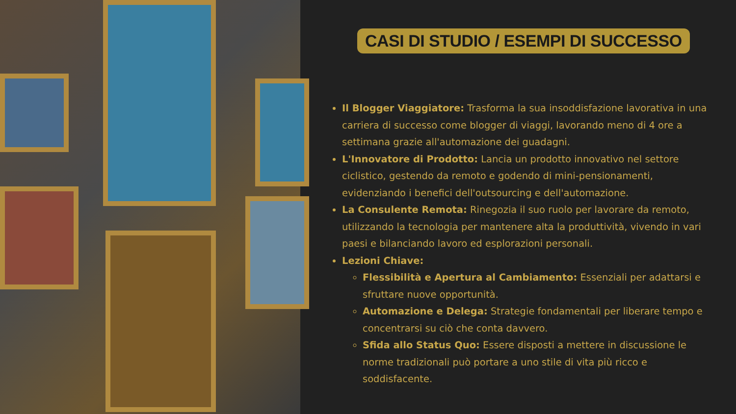CASI DI STUDIO / ESEMPI DI SUCCESSO
Il Blogger Viaggiatore: Trasforma la sua insoddisfazione lavorativa in una carriera di successo come blogger di viaggi, lavorando meno di 4 ore a settimana grazie all'automazione dei guadagni.
L'Innovatore di Prodotto: Lancia un prodotto innovativo nel settore ciclistico, gestendo da remoto e godendo di mini-pensionamenti, evidenziando i benefici dell'outsourcing e dell'automazione.
La Consulente Remota: Rinegozia il suo ruolo per lavorare da remoto, utilizzando la tecnologia per mantenere alta la produttività, vivendo in vari paesi e bilanciando lavoro ed esplorazioni personali.
Lezioni Chiave:
Flessibilità e Apertura al Cambiamento: Essenziali per adattarsi e sfruttare nuove opportunità.
Automazione e Delega: Strategie fondamentali per liberare tempo e concentrarsi su ciò che conta davvero.
Sfida allo Status Quo: Essere disposti a mettere in discussione le norme tradizionali può portare a uno stile di vita più ricco e soddisfacente.